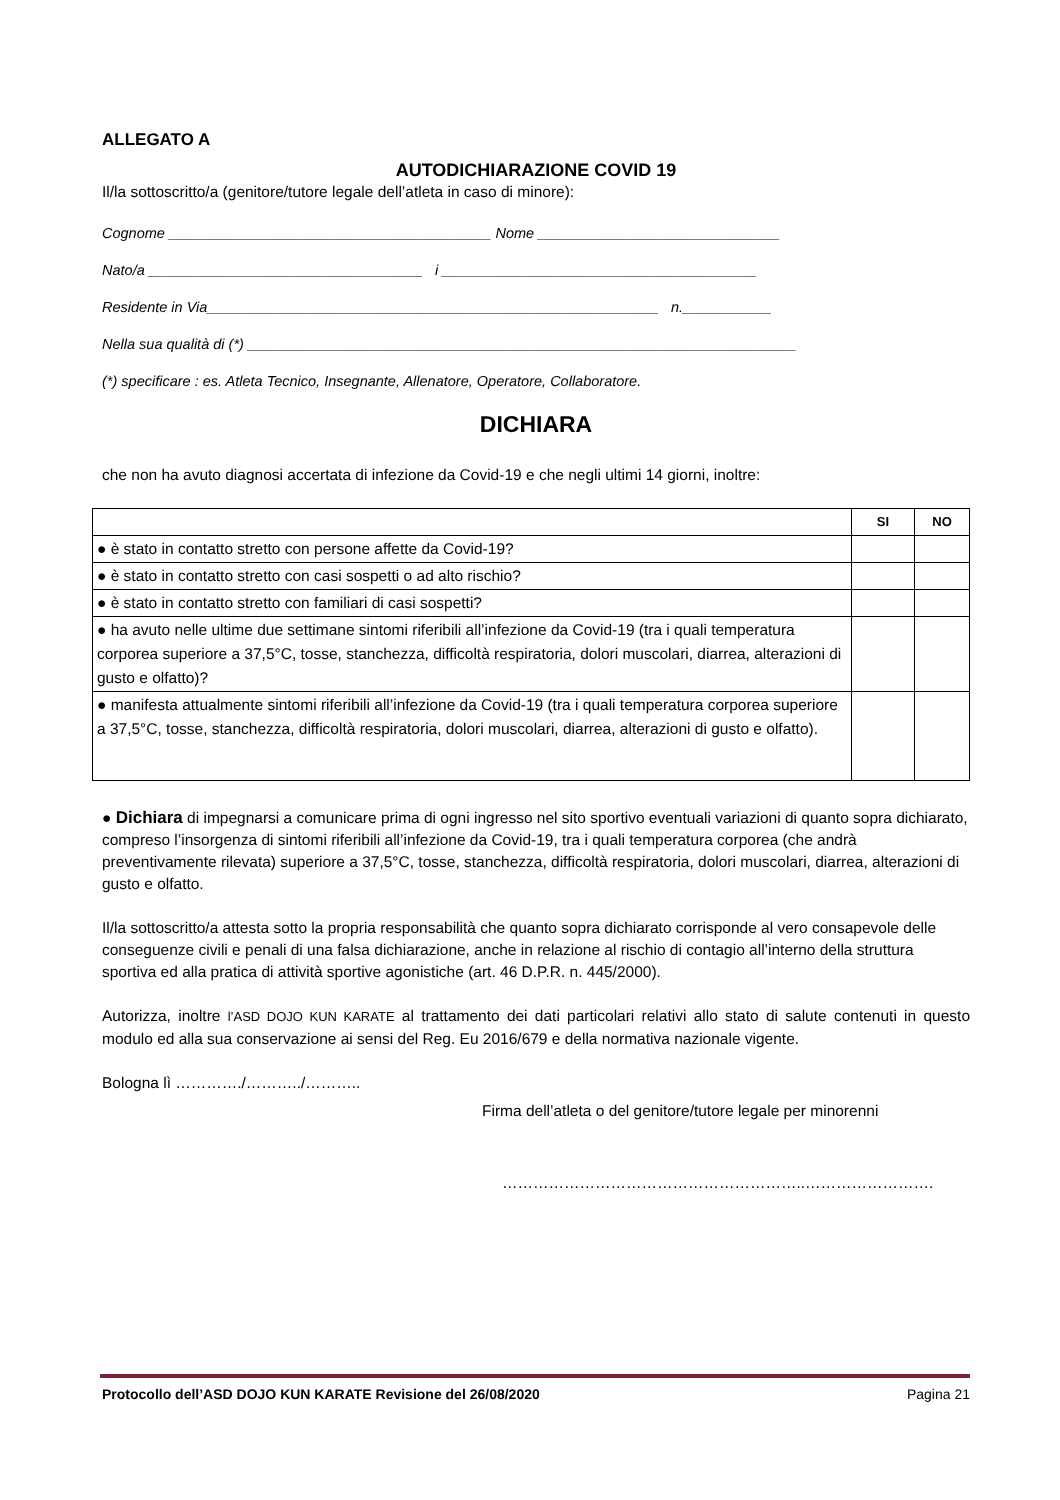ALLEGATO A
AUTODICHIARAZIONE COVID 19
Il/la sottoscritto/a (genitore/tutore legale dell’atleta in caso di minore):
Cognome ________________________________________ Nome ______________________________
Nato/a __________________________________ i _______________________________________
Residente in Via________________________________________________________ n.___________
Nella sua qualità di (*) ____________________________________________________________________
(*) specificare : es. Atleta Tecnico, Insegnante, Allenatore, Operatore, Collaboratore.
DICHIARA
che non ha avuto diagnosi accertata di infezione da Covid-19 e che negli ultimi 14 giorni, inoltre:
| | SI | NO |
| --- | --- | --- |
| ● è stato in contatto stretto con persone affette da Covid-19? | | |
| ● è stato in contatto stretto con casi sospetti o ad alto rischio? | | |
| ● è stato in contatto stretto con familiari di casi sospetti? | | |
| ● ha avuto nelle ultime due settimane sintomi riferibili all’infezione da Covid-19 (tra i quali temperatura corporea superiore a 37,5°C, tosse, stanchezza, difficoltà respiratoria, dolori muscolari, diarrea, alterazioni di gusto e olfatto)? | | |
| ● manifesta attualmente sintomi riferibili all’infezione da Covid-19 (tra i quali temperatura corporea superiore a 37,5°C, tosse, stanchezza, difficoltà respiratoria, dolori muscolari, diarrea, alterazioni di gusto e olfatto). | | |
● Dichiara di impegnarsi a comunicare prima di ogni ingresso nel sito sportivo eventuali variazioni di quanto sopra dichiarato, compreso l’insorgenza di sintomi riferibili all’infezione da Covid-19, tra i quali temperatura corporea (che andrà preventivamente rilevata) superiore a 37,5°C, tosse, stanchezza, difficoltà respiratoria, dolori muscolari, diarrea, alterazioni di gusto e olfatto.
Il/la sottoscritto/a attesta sotto la propria responsabilità che quanto sopra dichiarato corrisponde al vero consapevole delle conseguenze civili e penali di una falsa dichiarazione, anche in relazione al rischio di contagio all’interno della struttura sportiva ed alla pratica di attività sportive agonistiche (art. 46 D.P.R. n. 445/2000).
Autorizza, inoltre l’ASD DOJO KUN KARATE al trattamento dei dati particolari relativi allo stato di salute contenuti in questo modulo ed alla sua conservazione ai sensi del Reg. Eu 2016/679 e della normativa nazionale vigente.
Bologna lì …………./………../………..
Firma dell’atleta o del genitore/tutore legale per minorenni
…………………………………………………..…………………….
Protocollo dell’ASD DOJO KUN KARATE Revisione del 26/08/2020 Pagina 21